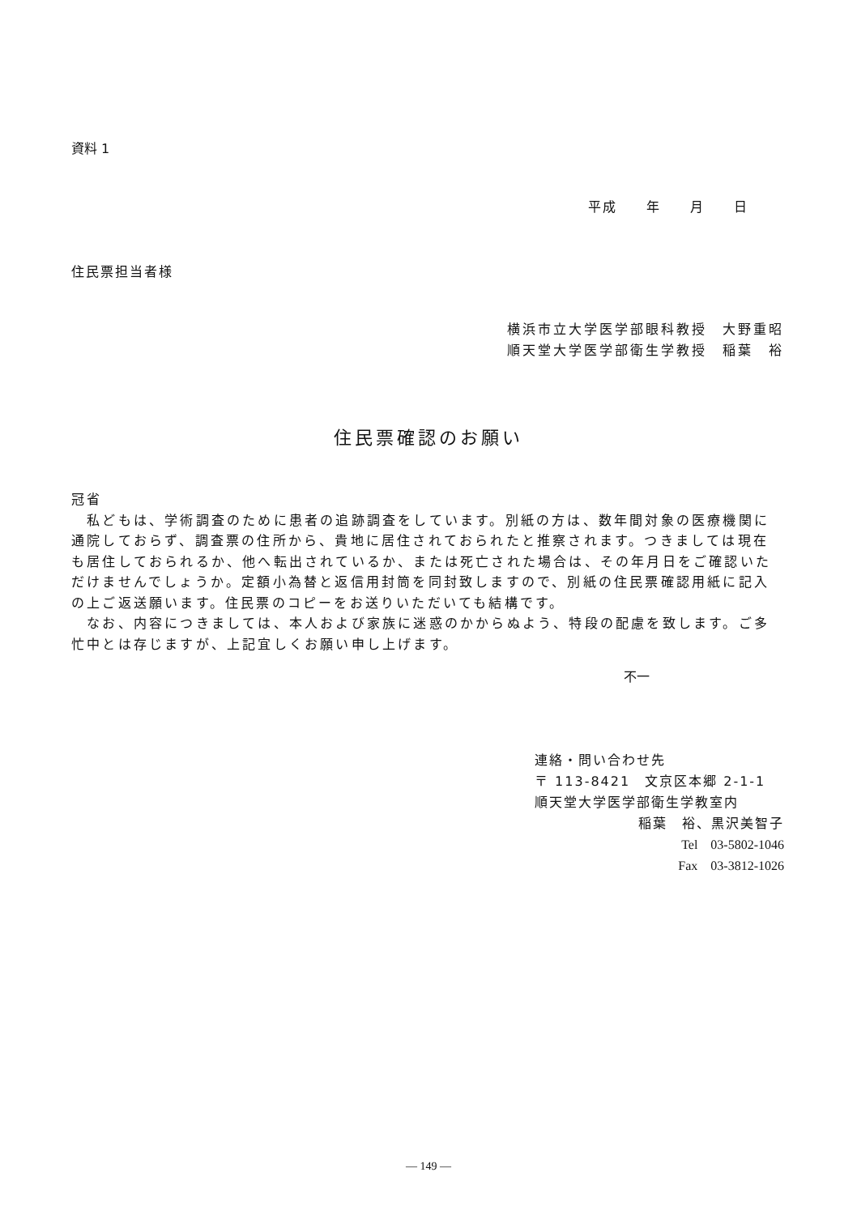資料 1
平成　　年　　月　　日
住民票担当者様
横浜市立大学医学部眼科教授　大野重昭
順天堂大学医学部衛生学教授　稲葉　裕
住民票確認のお願い
冠省
　私どもは、学術調査のために患者の追跡調査をしています。別紙の方は、数年間対象の医療機関に通院しておらず、調査票の住所から、貴地に居住されておられたと推察されます。つきましては現在も居住しておられるか、他へ転出されているか、または死亡された場合は、その年月日をご確認いただけませんでしょうか。定額小為替と返信用封筒を同封致しますので、別紙の住民票確認用紙に記入の上ご返送願います。住民票のコピーをお送りいただいても結構です。
　なお、内容につきましては、本人および家族に迷惑のかからぬよう、特段の配慮を致します。ご多忙中とは存じますが、上記宜しくお願い申し上げます。
不一
連絡・問い合わせ先
〒 113-8421　文京区本郷 2-1-1
順天堂大学医学部衛生学教室内
稲葉　裕、黒沢美智子
Tel　03-5802-1046
Fax　03-3812-1026
— 149 —